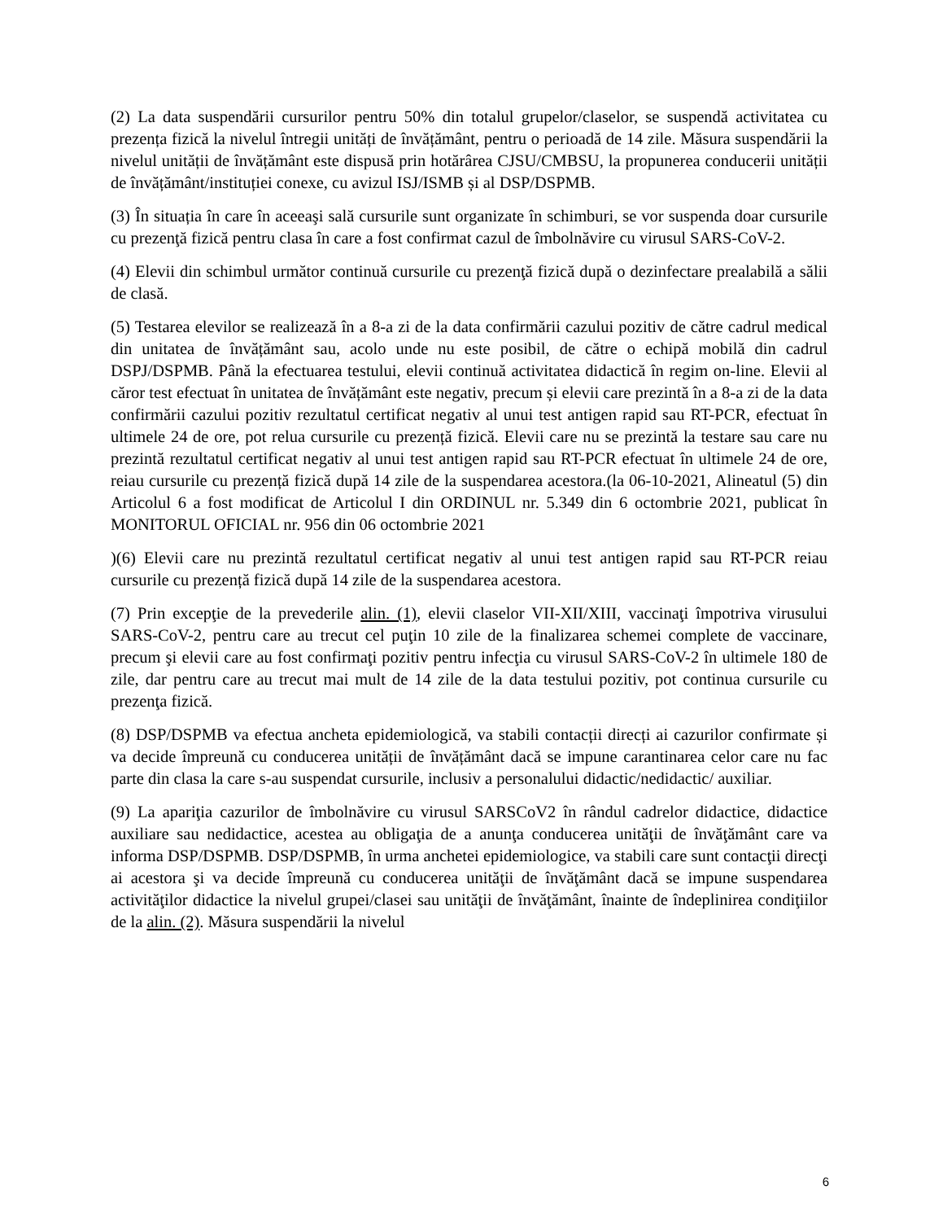(2) La data suspendării cursurilor pentru 50% din totalul grupelor/claselor, se suspendă activitatea cu prezența fizică la nivelul întregii unități de învățământ, pentru o perioadă de 14 zile. Măsura suspendării la nivelul unității de învățământ este dispusă prin hotărârea CJSU/CMBSU, la propunerea conducerii unității de învățământ/instituției conexe, cu avizul ISJ/ISMB și al DSP/DSPMB.
(3) În situația în care în aceeaşi sală cursurile sunt organizate în schimburi, se vor suspenda doar cursurile cu prezenţă fizică pentru clasa în care a fost confirmat cazul de îmbolnăvire cu virusul SARS-CoV-2.
(4) Elevii din schimbul următor continuă cursurile cu prezenţă fizică după o dezinfectare prealabilă a sălii de clasă.
(5) Testarea elevilor se realizează în a 8-a zi de la data confirmării cazului pozitiv de către cadrul medical din unitatea de învățământ sau, acolo unde nu este posibil, de către o echipă mobilă din cadrul DSPJ/DSPMB. Până la efectuarea testului, elevii continuă activitatea didactică în regim on-line. Elevii al căror test efectuat în unitatea de învățământ este negativ, precum și elevii care prezintă în a 8-a zi de la data confirmării cazului pozitiv rezultatul certificat negativ al unui test antigen rapid sau RT-PCR, efectuat în ultimele 24 de ore, pot relua cursurile cu prezență fizică. Elevii care nu se prezintă la testare sau care nu prezintă rezultatul certificat negativ al unui test antigen rapid sau RT-PCR efectuat în ultimele 24 de ore, reiau cursurile cu prezență fizică după 14 zile de la suspendarea acestora.(la 06-10-2021, Alineatul (5) din Articolul 6 a fost modificat de Articolul I din ORDINUL nr. 5.349 din 6 octombrie 2021, publicat în MONITORUL OFICIAL nr. 956 din 06 octombrie 2021
)(6) Elevii care nu prezintă rezultatul certificat negativ al unui test antigen rapid sau RT-PCR reiau cursurile cu prezență fizică după 14 zile de la suspendarea acestora.
(7) Prin excepţie de la prevederile alin. (1), elevii claselor VII-XII/XIII, vaccinaţi împotriva virusului SARS-CoV-2, pentru care au trecut cel puţin 10 zile de la finalizarea schemei complete de vaccinare, precum şi elevii care au fost confirmaţi pozitiv pentru infecţia cu virusul SARS-CoV-2 în ultimele 180 de zile, dar pentru care au trecut mai mult de 14 zile de la data testului pozitiv, pot continua cursurile cu prezenţa fizică.
(8) DSP/DSPMB va efectua ancheta epidemiologică, va stabili contacții direcți ai cazurilor confirmate și va decide împreună cu conducerea unității de învățământ dacă se impune carantinarea celor care nu fac parte din clasa la care s-au suspendat cursurile, inclusiv a personalului didactic/nedidactic/ auxiliar.
(9) La apariţia cazurilor de îmbolnăvire cu virusul SARSCoV2 în rândul cadrelor didactice, didactice auxiliare sau nedidactice, acestea au obligaţia de a anunţa conducerea unităţii de învăţământ care va informa DSP/DSPMB. DSP/DSPMB, în urma anchetei epidemiologice, va stabili care sunt contacţii direcţi ai acestora şi va decide împreună cu conducerea unităţii de învăţământ dacă se impune suspendarea activităţilor didactice la nivelul grupei/clasei sau unităţii de învăţământ, înainte de îndeplinirea condiţiilor de la alin. (2). Măsura suspendării la nivelul
6